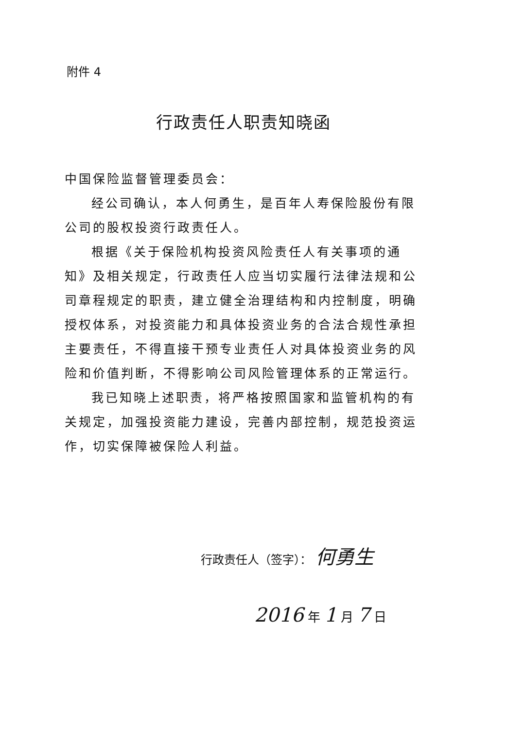附件 4
行政责任人职责知晓函
中国保险监督管理委员会：
经公司确认，本人何勇生，是百年人寿保险股份有限公司的股权投资行政责任人。
根据《关于保险机构投资风险责任人有关事项的通知》及相关规定，行政责任人应当切实履行法律法规和公司章程规定的职责，建立健全治理结构和内控制度，明确授权体系，对投资能力和具体投资业务的合法合规性承担主要责任，不得直接干预专业责任人对具体投资业务的风险和价值判断，不得影响公司风险管理体系的正常运行。
我已知晓上述职责，将严格按照国家和监管机构的有关规定，加强投资能力建设，完善内部控制，规范投资运作，切实保障被保险人利益。
行政责任人（签字）： 何勇生
2016 年 1 月 7 日